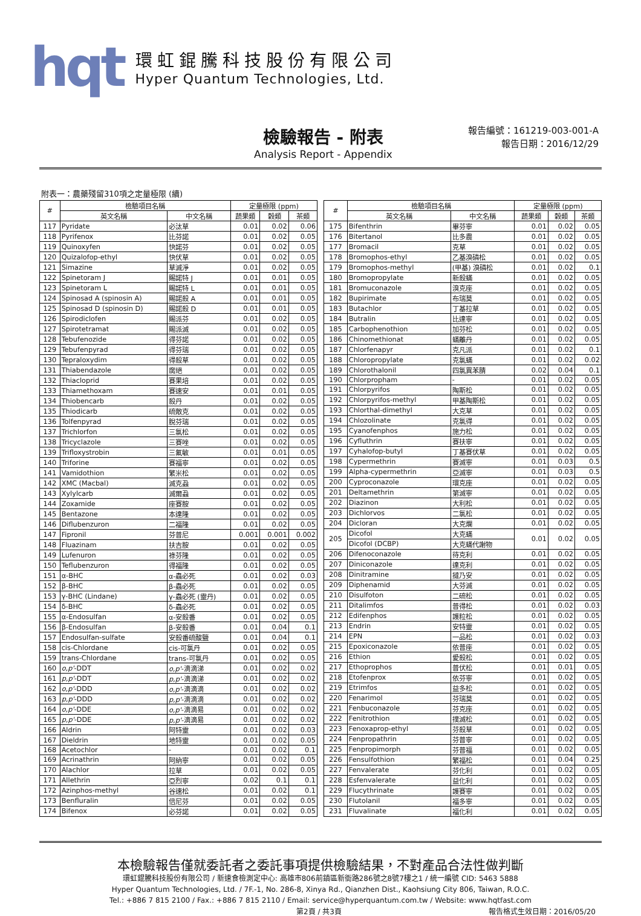hqt
環虹錕騰科技股份有限公司
Hyper Quantum Technologies, Ltd.
檢驗報告 - 附表
Analysis Report - Appendix
報告編號：161219-003-001-A
報告日期：2016/12/29
附表一：農藥殘留310項之定量極限 (續)
| # | 檢驗項目名稱 | | 定量極限 (ppm) | | |
| --- | --- | --- | --- | --- | --- |
| | 英文名稱 | 中文名稱 | 蔬果類 | 穀類 | 茶類 |
| 117 | Pyridate | 必汰草 | 0.01 | 0.02 | 0.06 |
| 118 | Pyrifenox | 比芬諾 | 0.01 | 0.02 | 0.05 |
| 119 | Quinoxyfen | 快諾芬 | 0.01 | 0.02 | 0.05 |
| 120 | Quizalofop-ethyl | 快伏草 | 0.01 | 0.02 | 0.05 |
| 121 | Simazine | 草滅淨 | 0.01 | 0.02 | 0.05 |
| 122 | Spinetoram J | 賜諾特 J | 0.01 | 0.01 | 0.05 |
| 123 | Spinetoram L | 賜諾特 L | 0.01 | 0.01 | 0.05 |
| 124 | Spinosad A (spinosin A) | 賜諾殺 A | 0.01 | 0.01 | 0.05 |
| 125 | Spinosad D (spinosin D) | 賜諾殺 D | 0.01 | 0.01 | 0.05 |
| 126 | Spirodiclofen | 賜派芬 | 0.01 | 0.02 | 0.05 |
| 127 | Spirotetramat | 賜派滅 | 0.01 | 0.02 | 0.05 |
| 128 | Tebufenozide | 得芬諾 | 0.01 | 0.02 | 0.05 |
| 129 | Tebufenpyrad | 得芬瑞 | 0.01 | 0.02 | 0.05 |
| 130 | Tepraloxydim | 得殺草 | 0.01 | 0.02 | 0.05 |
| 131 | Thiabendazole | 腐絕 | 0.01 | 0.02 | 0.05 |
| 132 | Thiacloprid | 賽果培 | 0.01 | 0.02 | 0.05 |
| 133 | Thiamethoxam | 賽速安 | 0.01 | 0.01 | 0.05 |
| 134 | Thiobencarb | 殺丹 | 0.01 | 0.02 | 0.05 |
| 135 | Thiodicarb | 硫敵克 | 0.01 | 0.02 | 0.05 |
| 136 | Tolfenpyrad | 脫芬瑞 | 0.01 | 0.02 | 0.05 |
| 137 | Trichlorfon | 三氯松 | 0.01 | 0.02 | 0.05 |
| 138 | Tricyclazole | 三賽唑 | 0.01 | 0.02 | 0.05 |
| 139 | Trifloxystrobin | 三氟敏 | 0.01 | 0.01 | 0.05 |
| 140 | Triforine | 賽福寧 | 0.01 | 0.02 | 0.05 |
| 141 | Vamidothion | 繁米松 | 0.01 | 0.02 | 0.05 |
| 142 | XMC (Macbal) | 滅克蝨 | 0.01 | 0.02 | 0.05 |
| 143 | Xylylcarb | 滅爾蝨 | 0.01 | 0.02 | 0.05 |
| 144 | Zoxamide | 座賽胺 | 0.01 | 0.02 | 0.05 |
| 145 | Bentazone | 本達隆 | 0.01 | 0.02 | 0.05 |
| 146 | Diflubenzuron | 二福隆 | 0.01 | 0.02 | 0.05 |
| 147 | Fipronil | 芬普尼 | 0.001 | 0.001 | 0.002 |
| 148 | Fluazinam | 扶吉胺 | 0.01 | 0.02 | 0.05 |
| 149 | Lufenuron | 祿芬隆 | 0.01 | 0.02 | 0.05 |
| 150 | Teflubenzuron | 得福隆 | 0.01 | 0.02 | 0.05 |
| 151 | α-BHC | α-蟲必死 | 0.01 | 0.02 | 0.03 |
| 152 | β-BHC | β-蟲必死 | 0.01 | 0.02 | 0.05 |
| 153 | γ-BHC (Lindane) | γ-蟲必死 (靈丹) | 0.01 | 0.02 | 0.05 |
| 154 | δ-BHC | δ-蟲必死 | 0.01 | 0.02 | 0.05 |
| 155 | α-Endosulfan | α-安殺番 | 0.01 | 0.02 | 0.05 |
| 156 | β-Endosulfan | β-安殺番 | 0.01 | 0.04 | 0.1 |
| 157 | Endosulfan-sulfate | 安殺番硫酸鹽 | 0.01 | 0.04 | 0.1 |
| 158 | cis-Chlordane | cis-可氯丹 | 0.01 | 0.02 | 0.05 |
| 159 | trans-Chlordane | trans-可氯丹 | 0.01 | 0.02 | 0.05 |
| 160 | o,p' -DDT | o,p' -滴滴涕 | 0.01 | 0.02 | 0.02 |
| 161 | p,p' -DDT | p,p' -滴滴涕 | 0.01 | 0.02 | 0.02 |
| 162 | o,p' -DDD | o,p' -滴滴滴 | 0.01 | 0.02 | 0.02 |
| 163 | p,p' -DDD | p,p' -滴滴滴 | 0.01 | 0.02 | 0.02 |
| 164 | o,p' -DDE | o,p' -滴滴易 | 0.01 | 0.02 | 0.02 |
| 165 | p,p' -DDE | p,p' -滴滴易 | 0.01 | 0.02 | 0.02 |
| 166 | Aldrin | 阿特靈 | 0.01 | 0.02 | 0.03 |
| 167 | Dieldrin | 地特靈 | 0.01 | 0.02 | 0.05 |
| 168 | Acetochlor | - | 0.01 | 0.02 | 0.1 |
| 169 | Acrinathrin | 阿納寧 | 0.01 | 0.02 | 0.05 |
| 170 | Alachlor | 拉草 | 0.01 | 0.02 | 0.05 |
| 171 | Allethrin | 亞烈寧 | 0.02 | 0.1 | 0.1 |
| 172 | Azinphos-methyl | 谷速松 | 0.01 | 0.02 | 0.1 |
| 173 | Benfluralin | 倍尼芬 | 0.01 | 0.02 | 0.05 |
| 174 | Bifenox | 必芬諾 | 0.01 | 0.02 | 0.05 |
| # | 檢驗項目名稱 | | 定量極限 (ppm) | | |
| --- | --- | --- | --- | --- | --- |
| | 英文名稱 | 中文名稱 | 蔬果類 | 穀類 | 茶類 |
| 175 | Bifenthrin | 畢芬寧 | 0.01 | 0.02 | 0.05 |
| 176 | Bitertanol | 比多農 | 0.01 | 0.02 | 0.05 |
| 177 | Bromacil | 克草 | 0.01 | 0.02 | 0.05 |
| 178 | Bromophos-ethyl | 乙基溴磷松 | 0.01 | 0.02 | 0.05 |
| 179 | Bromophos-methyl | (甲基) 溴磷松 | 0.01 | 0.02 | 0.1 |
| 180 | Bromopropylate | 新殺蟎 | 0.01 | 0.02 | 0.05 |
| 181 | Bromuconazole | 溴克座 | 0.01 | 0.02 | 0.05 |
| 182 | Bupirimate | 布瑞莫 | 0.01 | 0.02 | 0.05 |
| 183 | Butachlor | 丁基拉草 | 0.01 | 0.02 | 0.05 |
| 184 | Butralin | 比達寧 | 0.01 | 0.02 | 0.05 |
| 185 | Carbophenothion | 加芬松 | 0.01 | 0.02 | 0.05 |
| 186 | Chinomethionat | 蟎離丹 | 0.01 | 0.02 | 0.05 |
| 187 | Chlorfenapyr | 克凡派 | 0.01 | 0.02 | 0.1 |
| 188 | Chloropropylate | 克氯蟎 | 0.01 | 0.02 | 0.02 |
| 189 | Chlorothalonil | 四氯異苯腈 | 0.02 | 0.04 | 0.1 |
| 190 | Chlorpropham | - | 0.01 | 0.02 | 0.05 |
| 191 | Chlorpyrifos | 陶斯松 | 0.01 | 0.02 | 0.05 |
| 192 | Chlorpyrifos-methyl | 甲基陶斯松 | 0.01 | 0.02 | 0.05 |
| 193 | Chlorthal-dimethyl | 大克草 | 0.01 | 0.02 | 0.05 |
| 194 | Chlozolinate | 克氯得 | 0.01 | 0.02 | 0.05 |
| 195 | Cyanofenphos | 施力松 | 0.01 | 0.02 | 0.05 |
| 196 | Cyfluthrin | 賽扶寧 | 0.01 | 0.02 | 0.05 |
| 197 | Cyhalofop-butyl | 丁基賽伏草 | 0.01 | 0.02 | 0.05 |
| 198 | Cypermethrin | 賽滅寧 | 0.01 | 0.03 | 0.5 |
| 199 | Alpha-cypermethrin | 亞滅寧 | 0.01 | 0.03 | 0.5 |
| 200 | Cyproconazole | 環克座 | 0.01 | 0.02 | 0.05 |
| 201 | Deltamethrin | 第滅寧 | 0.01 | 0.02 | 0.05 |
| 202 | Diazinon | 大利松 | 0.01 | 0.02 | 0.05 |
| 203 | Dichlorvos | 二氯松 | 0.01 | 0.02 | 0.05 |
| 204 | Dicloran | 大克爛 | 0.01 | 0.02 | 0.05 |
| 205 | Dicofol | 大克蟎 | 0.01 | 0.02 | 0.05 |
| | Dicofol (DCBP) | 大克蟎代謝物 | | | |
| 206 | Difenoconazole | 待克利 | 0.01 | 0.02 | 0.05 |
| 207 | Diniconazole | 達克利 | 0.01 | 0.02 | 0.05 |
| 208 | Dinitramine | 撻乃安 | 0.01 | 0.02 | 0.05 |
| 209 | Diphenamid | 大芬滅 | 0.01 | 0.02 | 0.05 |
| 210 | Disulfoton | 二硫松 | 0.01 | 0.02 | 0.05 |
| 211 | Ditalimfos | 普得松 | 0.01 | 0.02 | 0.03 |
| 212 | Edifenphos | 護粒松 | 0.01 | 0.02 | 0.05 |
| 213 | Endrin | 安特靈 | 0.01 | 0.02 | 0.05 |
| 214 | EPN | 一品松 | 0.01 | 0.02 | 0.03 |
| 215 | Epoxiconazole | 依普座 | 0.01 | 0.02 | 0.05 |
| 216 | Ethion | 愛殺松 | 0.01 | 0.02 | 0.05 |
| 217 | Ethoprophos | 普伏松 | 0.01 | 0.01 | 0.05 |
| 218 | Etofenprox | 依芬寧 | 0.01 | 0.02 | 0.05 |
| 219 | Etrimfos | 益多松 | 0.01 | 0.02 | 0.05 |
| 220 | Fenarimol | 芬瑞莫 | 0.01 | 0.02 | 0.05 |
| 221 | Fenbuconazole | 芬克座 | 0.01 | 0.02 | 0.05 |
| 222 | Fenitrothion | 撲滅松 | 0.01 | 0.02 | 0.05 |
| 223 | Fenoxaprop-ethyl | 芬殺草 | 0.01 | 0.02 | 0.05 |
| 224 | Fenpropathrin | 芬普寧 | 0.01 | 0.02 | 0.05 |
| 225 | Fenpropimorph | 芬普福 | 0.01 | 0.02 | 0.05 |
| 226 | Fensulfothion | 繁福松 | 0.01 | 0.04 | 0.25 |
| 227 | Fenvalerate | 芬化利 | 0.01 | 0.02 | 0.05 |
| 228 | Esfenvalerate | 益化利 | 0.01 | 0.02 | 0.05 |
| 229 | Flucythrinate | 護賽寧 | 0.01 | 0.02 | 0.05 |
| 230 | Flutolanil | 福多寧 | 0.01 | 0.02 | 0.05 |
| 231 | Fluvalinate | 福化利 | 0.01 | 0.02 | 0.05 |
本檢驗報告僅就委託者之委託事項提供檢驗結果，不對產品合法性做判斷
環虹錕騰科技股份有限公司 / 新速食檢測定中心: 高雄市806前鎮區新衙路286號之8號7樓之1 / 統一編號 CID: 5463 5888
Hyper Quantum Technologies, Ltd. / 7F.-1, No. 286-8, Xinya Rd., Qianzhen Dist., Kaohsiung City 806, Taiwan, R.O.C.
Tel.: +886 7 815 2100 / Fax.: +886 7 815 2110 / Email: service@hyperquantum.com.tw / Website: www.hqtfast.com
第2頁 / 共3頁 報告格式生效日期：2016/05/20